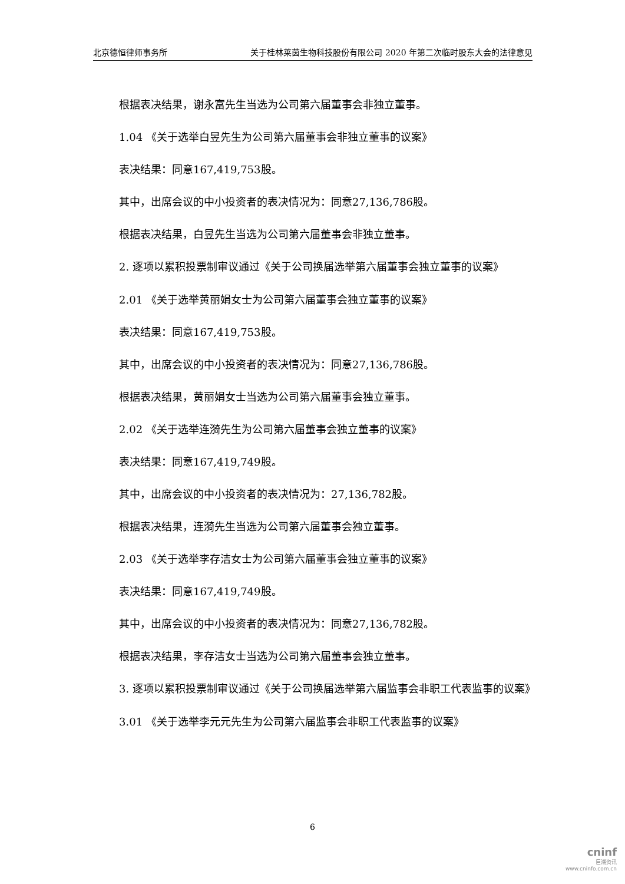北京德恒律师事务所 关于桂林莱茵生物科技股份有限公司 2020 年第二次临时股东大会的法律意见
根据表决结果，谢永富先生当选为公司第六届董事会非独立董事。
1.04 《关于选举白昱先生为公司第六届董事会非独立董事的议案》
表决结果：同意167,419,753股。
其中，出席会议的中小投资者的表决情况为：同意27,136,786股。
根据表决结果，白昱先生当选为公司第六届董事会非独立董事。
2. 逐项以累积投票制审议通过《关于公司换届选举第六届董事会独立董事的议案》
2.01 《关于选举黄丽娟女士为公司第六届董事会独立董事的议案》
表决结果：同意167,419,753股。
其中，出席会议的中小投资者的表决情况为：同意27,136,786股。
根据表决结果，黄丽娟女士当选为公司第六届董事会独立董事。
2.02 《关于选举连漪先生为公司第六届董事会独立董事的议案》
表决结果：同意167,419,749股。
其中，出席会议的中小投资者的表决情况为：27,136,782股。
根据表决结果，连漪先生当选为公司第六届董事会独立董事。
2.03 《关于选举李存洁女士为公司第六届董事会独立董事的议案》
表决结果：同意167,419,749股。
其中，出席会议的中小投资者的表决情况为：同意27,136,782股。
根据表决结果，李存洁女士当选为公司第六届董事会独立董事。
3. 逐项以累积投票制审议通过《关于公司换届选举第六届监事会非职工代表监事的议案》
3.01 《关于选举李元元先生为公司第六届监事会非职工代表监事的议案》
6
cninf
巨潮资讯
www.cninfo.com.cn